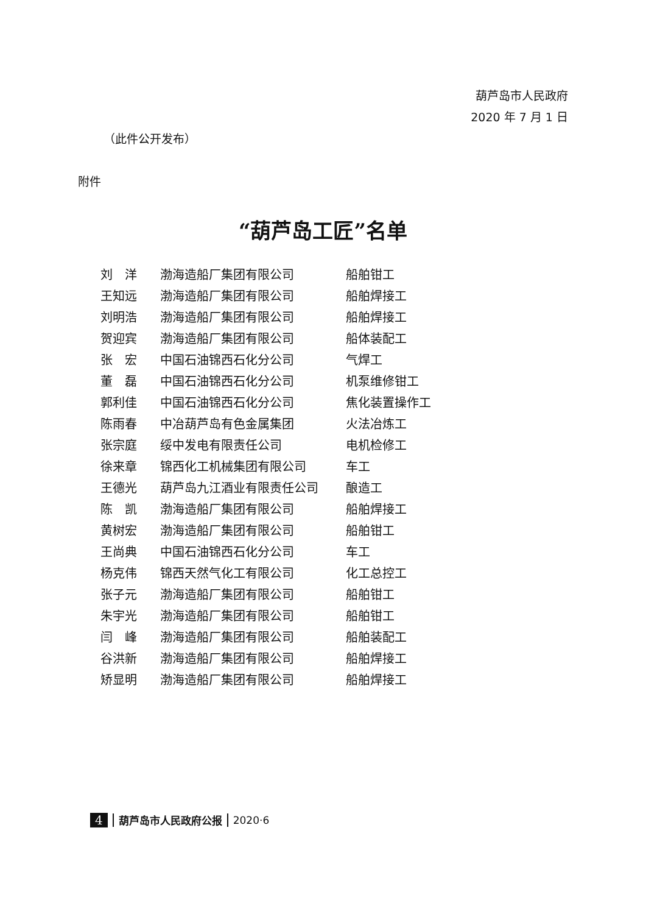葫芦岛市人民政府
2020 年 7 月 1 日
（此件公开发布）
附件
“葫芦岛工匠”名单
| 刘 洋 | 渤海造船厂集团有限公司 | 船舶钳工 |
| 王知远 | 渤海造船厂集团有限公司 | 船舶焊接工 |
| 刘明浩 | 渤海造船厂集团有限公司 | 船舶焊接工 |
| 贺迎宾 | 渤海造船厂集团有限公司 | 船体装配工 |
| 张 宏 | 中国石油锦西石化分公司 | 气焊工 |
| 董 磊 | 中国石油锦西石化分公司 | 机泵维修钳工 |
| 郭利佳 | 中国石油锦西石化分公司 | 焦化装置操作工 |
| 陈雨春 | 中冶葫芦岛有色金属集团 | 火法冶炼工 |
| 张宗庭 | 绥中发电有限责任公司 | 电机检修工 |
| 徐来章 | 锦西化工机械集团有限公司 | 车工 |
| 王德光 | 葫芦岛九江酒业有限责任公司 | 酿造工 |
| 陈 凯 | 渤海造船厂集团有限公司 | 船舶焊接工 |
| 黄树宏 | 渤海造船厂集团有限公司 | 船舶钳工 |
| 王尚典 | 中国石油锦西石化分公司 | 车工 |
| 杨克伟 | 锦西天然气化工有限公司 | 化工总控工 |
| 张子元 | 渤海造船厂集团有限公司 | 船舶钳工 |
| 朱宇光 | 渤海造船厂集团有限公司 | 船舶钳工 |
| 闫 峰 | 渤海造船厂集团有限公司 | 船舶装配工 |
| 谷洪新 | 渤海造船厂集团有限公司 | 船舶焊接工 |
| 矫显明 | 渤海造船厂集团有限公司 | 船舶焊接工 |
4 葫芦岛市人民政府公报 2020·6